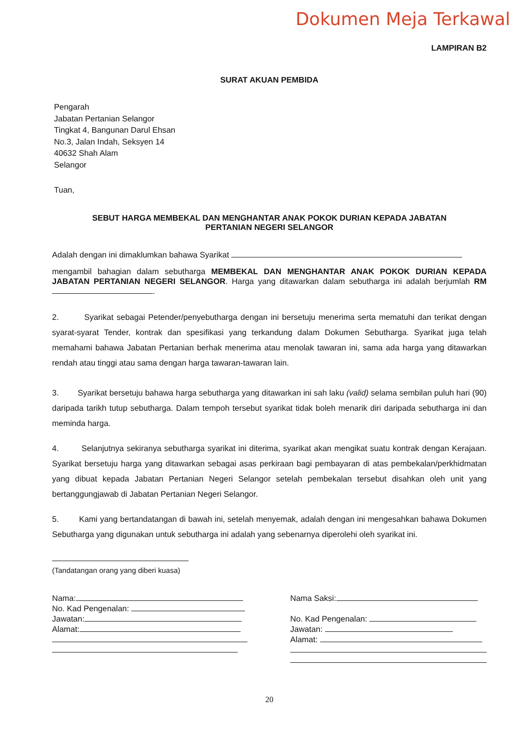Dokumen Meja Terkawal
LAMPIRAN B2
SURAT AKUAN PEMBIDA
Pengarah
Jabatan Pertanian Selangor
Tingkat 4, Bangunan Darul Ehsan
No.3, Jalan Indah, Seksyen 14
40632 Shah Alam
Selangor
Tuan,
SEBUT HARGA MEMBEKAL DAN MENGHANTAR ANAK POKOK DURIAN KEPADA JABATAN
PERTANIAN NEGERI SELANGOR
Adalah dengan ini dimaklumkan bahawa Syarikat
mengambil bahagian dalam sebutharga MEMBEKAL DAN MENGHANTAR ANAK POKOK DURIAN KEPADA JABATAN PERTANIAN NEGERI SELANGOR. Harga yang ditawarkan dalam sebutharga ini adalah berjumlah RM .
2. Syarikat sebagai Petender/penyebutharga dengan ini bersetuju menerima serta mematuhi dan terikat dengan syarat-syarat Tender, kontrak dan spesifikasi yang terkandung dalam Dokumen Sebutharga. Syarikat juga telah memahami bahawa Jabatan Pertanian berhak menerima atau menolak tawaran ini, sama ada harga yang ditawarkan rendah atau tinggi atau sama dengan harga tawaran-tawaran lain.
3. Syarikat bersetuju bahawa harga sebutharga yang ditawarkan ini sah laku (valid) selama sembilan puluh hari (90) daripada tarikh tutup sebutharga. Dalam tempoh tersebut syarikat tidak boleh menarik diri daripada sebutharga ini dan meminda harga.
4. Selanjutnya sekiranya sebutharga syarikat ini diterima, syarikat akan mengikat suatu kontrak dengan Kerajaan. Syarikat bersetuju harga yang ditawarkan sebagai asas perkiraan bagi pembayaran di atas pembekalan/perkhidmatan yang dibuat kepada Jabatan Pertanian Negeri Selangor setelah pembekalan tersebut disahkan oleh unit yang bertanggungjawab di Jabatan Pertanian Negeri Selangor.
5. Kami yang bertandatangan di bawah ini, setelah menyemak, adalah dengan ini mengesahkan bahawa Dokumen Sebutharga yang digunakan untuk sebutharga ini adalah yang sebenarnya diperolehi oleh syarikat ini.
(Tandatangan orang yang diberi kuasa)
Nama:
No. Kad Pengenalan:
Jawatan:
Alamat:
Nama Saksi:
No. Kad Pengenalan:
Jawatan:
Alamat:
20